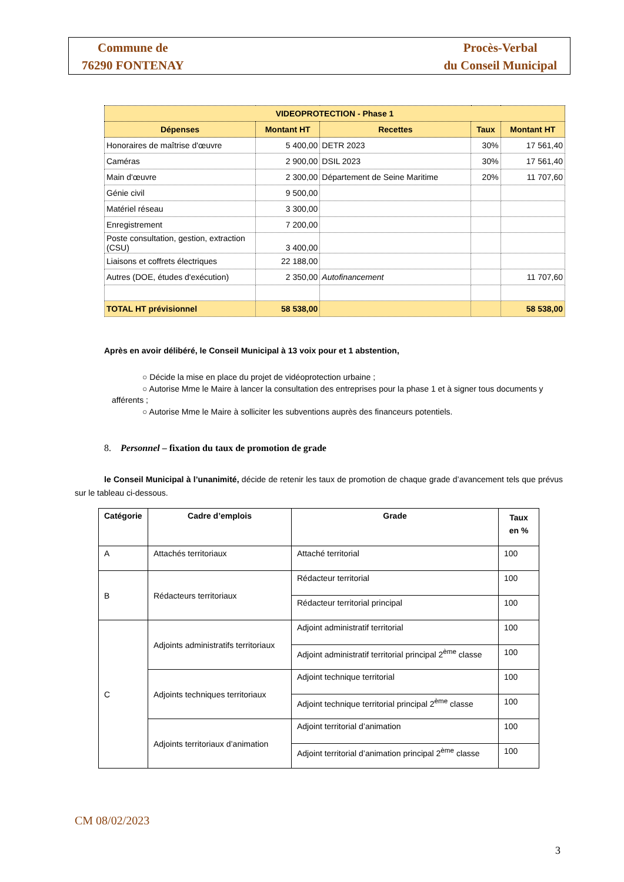Commune de
76290 FONTENAY
Procès-Verbal
du Conseil Municipal
| VIDEOPROTECTION - Phase 1 | | | | |
| --- | --- | --- | --- | --- |
| Dépenses | Montant HT | Recettes | Taux | Montant HT |
| Honoraires de maîtrise d'œuvre | 5 400,00 | DETR 2023 | 30% | 17 561,40 |
| Caméras | 2 900,00 | DSIL 2023 | 30% | 17 561,40 |
| Main d'œuvre | 2 300,00 | Département de Seine Maritime | 20% | 11 707,60 |
| Génie civil | 9 500,00 | | | |
| Matériel réseau | 3 300,00 | | | |
| Enregistrement | 7 200,00 | | | |
| Poste consultation, gestion, extraction (CSU) | 3 400,00 | | | |
| Liaisons et coffrets électriques | 22 188,00 | | | |
| Autres (DOE, études d'exécution) | 2 350,00 | Autofinancement | | 11 707,60 |
| TOTAL HT prévisionnel | 58 538,00 | | | 58 538,00 |
Après en avoir délibéré, le Conseil Municipal à 13 voix pour et 1 abstention,
○ Décide la mise en place du projet de vidéoprotection urbaine ;
○ Autorise Mme le Maire à lancer la consultation des entreprises pour la phase 1 et à signer tous documents y afférents ;
○ Autorise Mme le Maire à solliciter les subventions auprès des financeurs potentiels.
8. Personnel – fixation du taux de promotion de grade
le Conseil Municipal à l’unanimité, décide de retenir les taux de promotion de chaque grade d’avancement tels que prévus sur le tableau ci-dessous.
| Catégorie | Cadre d’emplois | Grade | Taux en % |
| --- | --- | --- | --- |
| A | Attachés territoriaux | Attaché territorial | 100 |
| B | Rédacteurs territoriaux | Rédacteur territorial | 100 |
| | | Rédacteur territorial principal | 100 |
| C | Adjoints administratifs territoriaux | Adjoint administratif territorial | 100 |
| | | Adjoint administratif territorial principal 2<sup>ème</sup> classe | 100 |
| | Adjoints techniques territoriaux | Adjoint technique territorial | 100 |
| | | Adjoint technique territorial principal 2<sup>ème</sup> classe | 100 |
| | Adjoints territoriaux d’animation | Adjoint territorial d’animation | 100 |
| | | Adjoint territorial d’animation principal 2<sup>ème</sup> classe | 100 |
CM 08/02/2023
3